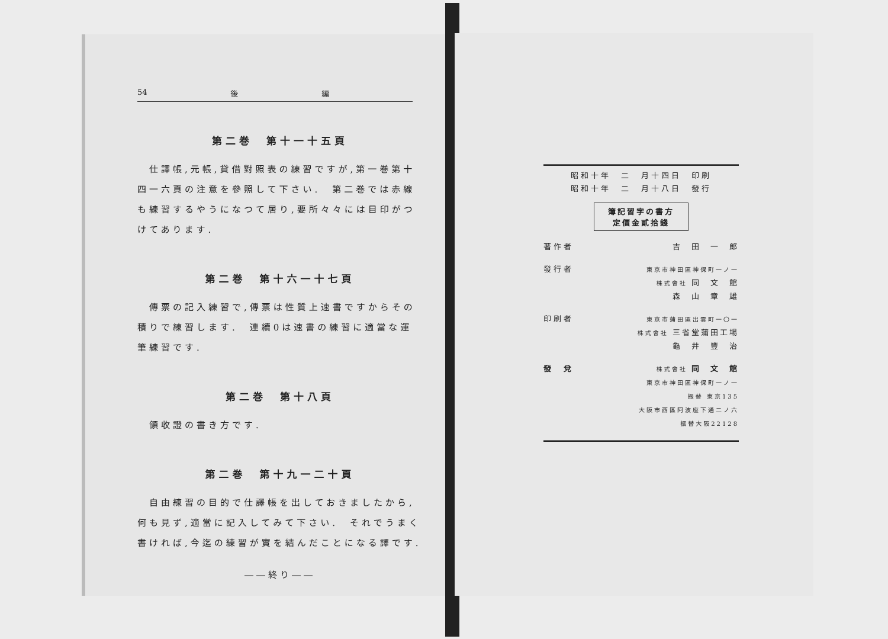54 後 編
第二巻　第十一十五頁
　仕譯帳,元帳,貸借對照表の練習ですが,第一巻第十四一六頁の注意を參照して下さい.　第二巻では赤線も練習するやうになつて居り,要所々々には目印がつけてあります.
第二巻　第十六一十七頁
　傳票の記入練習で,傳票は性質上速書ですからその積りで練習します.　連續0は速書の練習に適當な運筆練習です.
第二巻　第十八頁
　領收證の書き方です.
第二巻　第十九一二十頁
　自由練習の目的で仕譯帳を出しておきましたから,何も見ず,適當に記入してみて下さい.　それでうまく書ければ,今迄の練習が實を結んだことになる譯です.
――終り――
昭和十年　二　月十四日　印刷
昭和十年　二　月十八日　發行
簿記習字の書方
定價金貳拾錢
著作者 吉　田　一　郎
發行者 東京市神田區神保町一ノ一
株式會社 同　文　館
森　山　章　雄
印刷者 東京市蒲田區出雲町一〇一
株式會社 三省堂蒲田工場
龜　井　豐　治
發　兌 株式會社 同　文　館
東京市神田區神保町一ノ一
振替 東京135
大阪市西區阿波座下通二ノ六
振替大阪22128